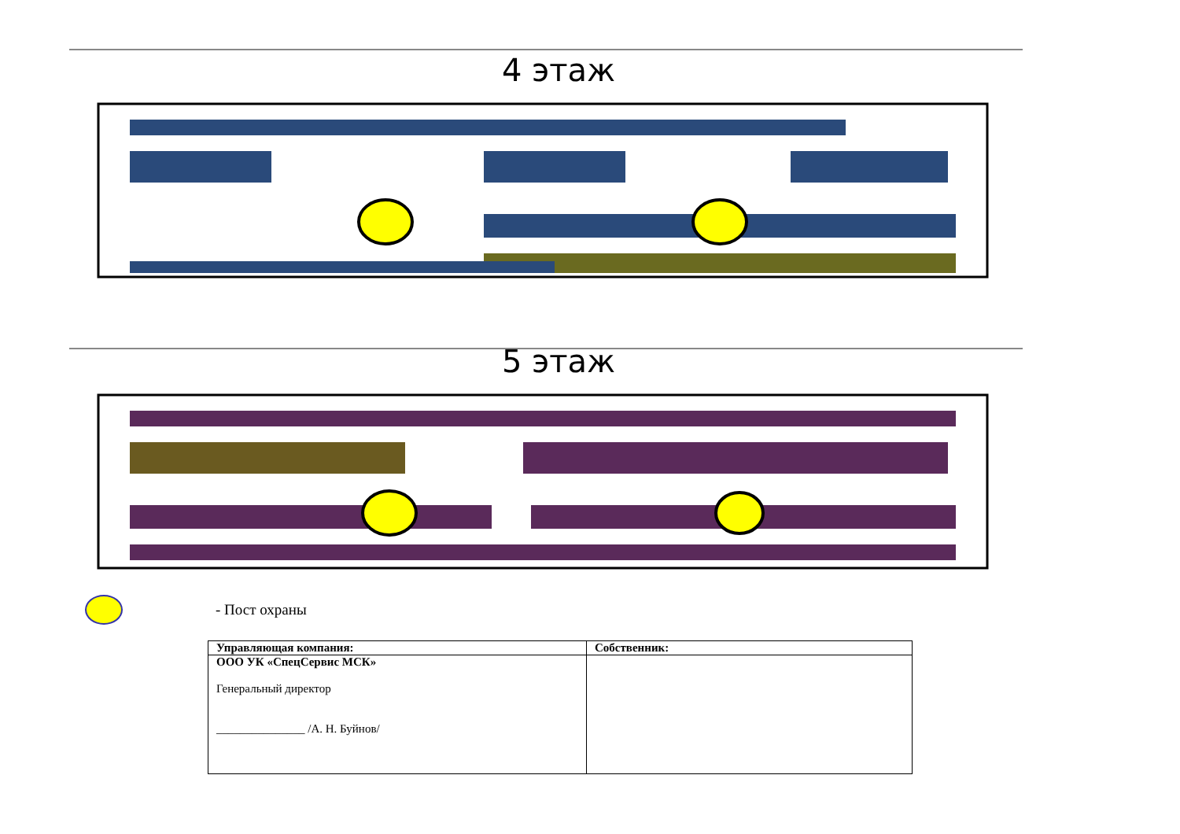4 этаж
5 этаж
- Пост охраны
| Управляющая компания: | Собственник: |
| ООО УК «СпецСервис МСК» Генеральный директор _______________ /А. Н. Буйнов/ | |